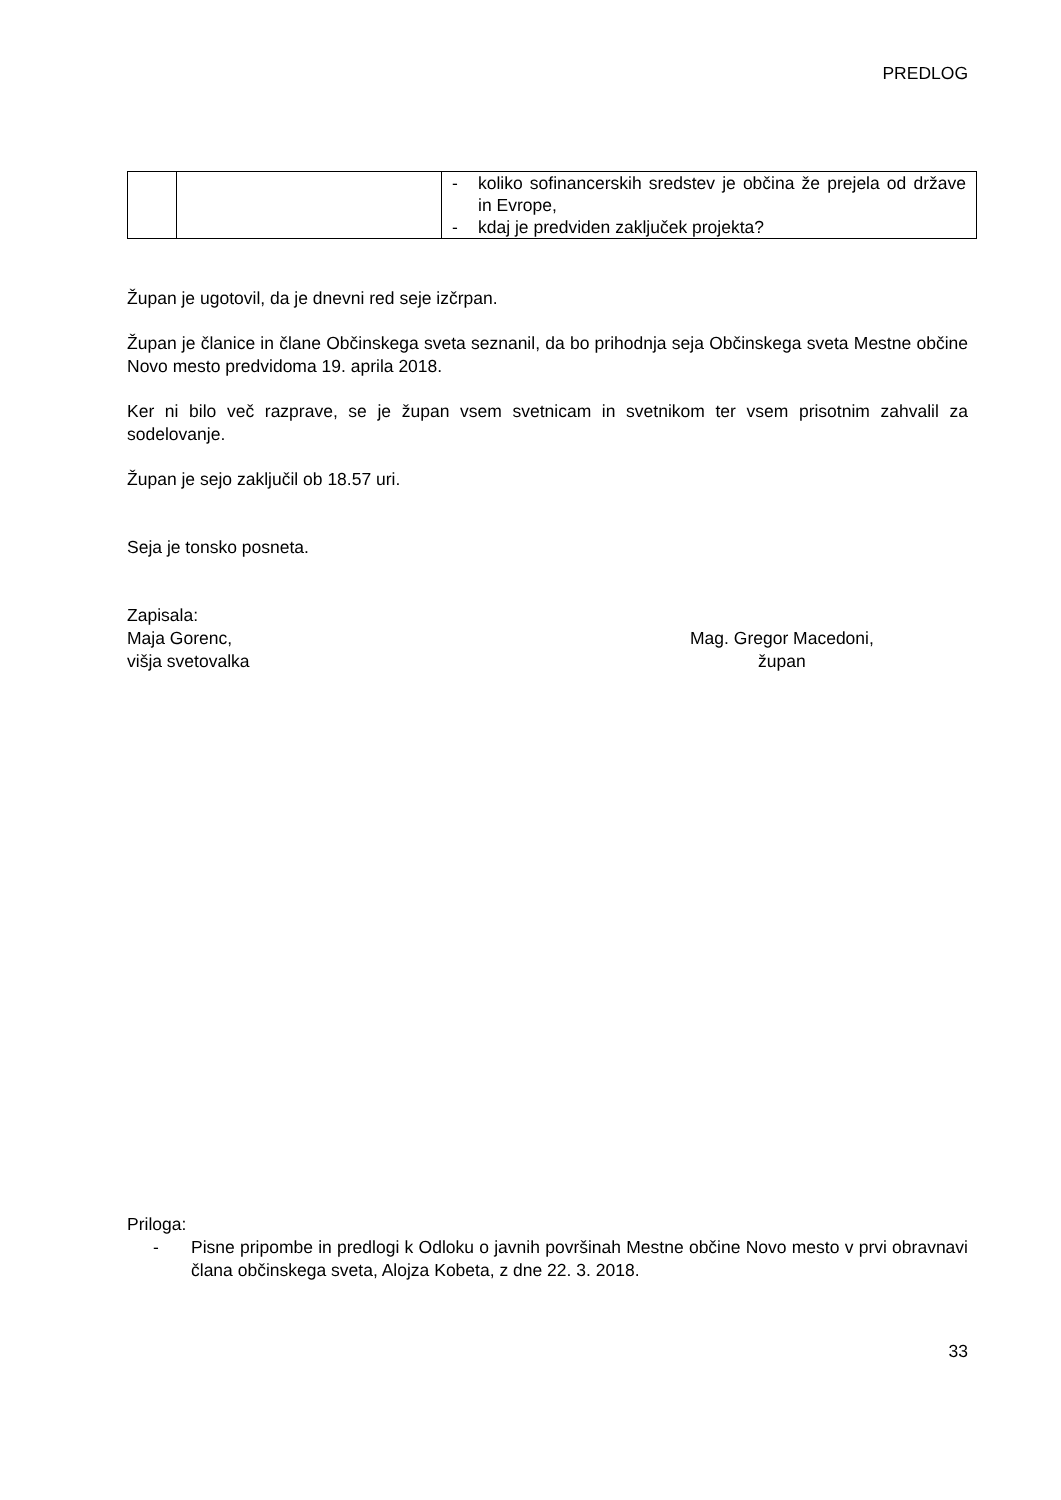PREDLOG
| | | - koliko sofinancerskih sredstev je občina že prejela od države in Evrope, - kdaj je predviden zaključek projekta? |
Župan je ugotovil, da je dnevni red seje izčrpan.
Župan je članice in člane Občinskega sveta seznanil, da bo prihodnja seja Občinskega sveta Mestne občine Novo mesto predvidoma 19. aprila 2018.
Ker ni bilo več razprave, se je župan vsem svetnicam in svetnikom ter vsem prisotnim zahvalil za sodelovanje.
Župan je sejo zaključil ob 18.57 uri.
Seja je tonsko posneta.
Zapisala:
Maja Gorenc,
višja svetovalka
Mag. Gregor Macedoni,
župan
Priloga:
- Pisne pripombe in predlogi k Odloku o javnih površinah Mestne občine Novo mesto v prvi obravnavi člana občinskega sveta, Alojza Kobeta, z dne 22. 3. 2018.
33